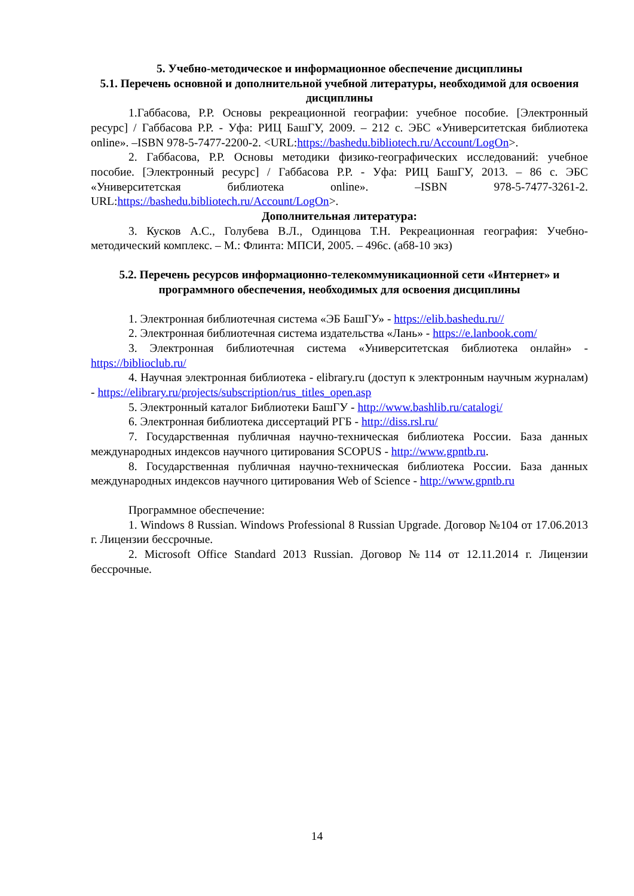5. Учебно-методическое и информационное обеспечение дисциплины
5.1. Перечень основной и дополнительной учебной литературы, необходимой для освоения дисциплины
1.Габбасова, Р.Р. Основы рекреационной географии: учебное пособие. [Электронный ресурс] / Габбасова Р.Р. - Уфа: РИЦ БашГУ, 2009. – 212 с. ЭБС «Университетская библиотека online». –ISBN 978-5-7477-2200-2. <URL:https://bashedu.bibliotech.ru/Account/LogOn>.
2. Габбасова, Р.Р. Основы методики физико-географических исследований: учебное пособие. [Электронный ресурс] / Габбасова Р.Р. - Уфа: РИЦ БашГУ, 2013. – 86 с. ЭБС «Университетская библиотека online». –ISBN 978-5-7477-3261-2. URL:https://bashedu.bibliotech.ru/Account/LogOn>.
Дополнительная литература:
3. Кусков А.С., Голубева В.Л., Одинцова Т.Н. Рекреационная география: Учебно-методический комплекс. – М.: Флинта: МПСИ, 2005. – 496с. (аб8-10 экз)
5.2. Перечень ресурсов информационно-телекоммуникационной сети «Интернет» и программного обеспечения, необходимых для освоения дисциплины
1. Электронная библиотечная система «ЭБ БашГУ» - https://elib.bashedu.ru//
2. Электронная библиотечная система издательства «Лань» - https://e.lanbook.com/
3. Электронная библиотечная система «Университетская библиотека онлайн» - https://biblioclub.ru/
4. Научная электронная библиотека - elibrary.ru (доступ к электронным научным журналам) - https://elibrary.ru/projects/subscription/rus_titles_open.asp
5. Электронный каталог Библиотеки БашГУ - http://www.bashlib.ru/catalogi/
6. Электронная библиотека диссертаций РГБ - http://diss.rsl.ru/
7. Государственная публичная научно-техническая библиотека России. База данных международных индексов научного цитирования SCOPUS - http://www.gpntb.ru.
8. Государственная публичная научно-техническая библиотека России. База данных международных индексов научного цитирования Web of Science - http://www.gpntb.ru
Программное обеспечение:
1. Windows 8 Russian. Windows Professional 8 Russian Upgrade. Договор №104 от 17.06.2013 г. Лицензии бессрочные.
2. Microsoft Office Standard 2013 Russian. Договор №114 от 12.11.2014 г. Лицензии бессрочные.
14